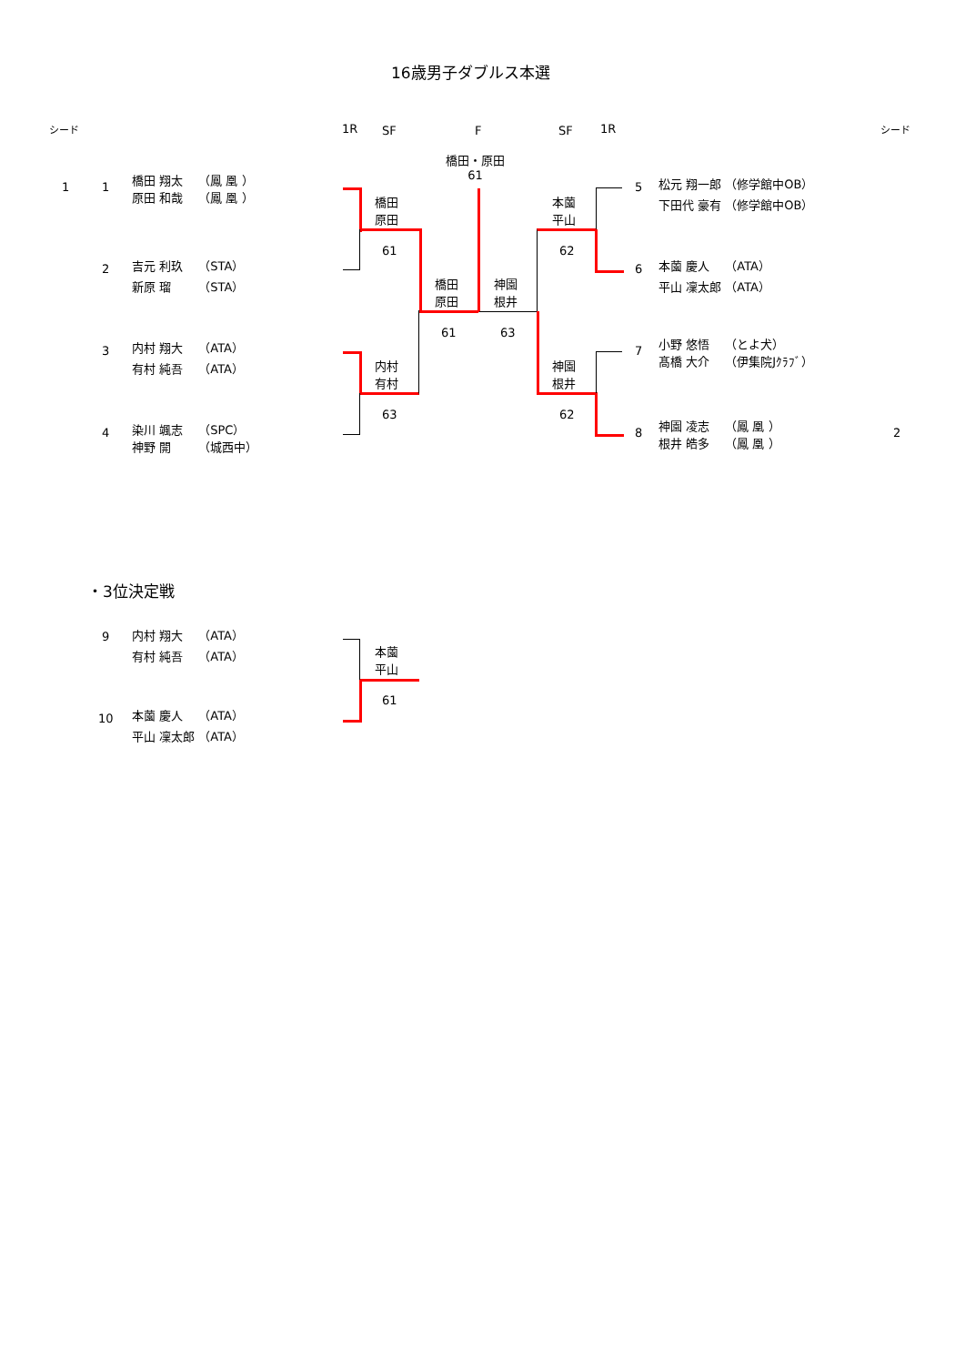16歳男子ダブルス本選
シード 1R SF F SF 1R シード
橋田・原田
61
1 1
橋田 翔太　 （鳳 凰 ）
原田 和哉　 （鳳 凰 ）
2
吉元 利玖　 （STA）
新原 瑠　　 （STA）
3
内村 翔大　 （ATA）
有村 純吾　 （ATA）
4
染川 颯志　 （SPC）
神野 開　　 （城西中）
橋田
原田
61
内村
有村
63
橋田
原田
61
神園
根井
63
本薗
平山
62
神園
根井
62
5
松元 翔一郎 （修学館中OB）
下田代 豪有 （修学館中OB）
6
本薗 慶人　 （ATA）
平山 凜太郎 （ATA）
7
小野 悠悟　 （とよ犬）
髙橋 大介　 （伊集院Jｸﾗﾌﾞ）
8
神園 凌志　 （鳳 凰 ）
根井 皓多　 （鳳 凰 ）
2
・3位決定戦
9
内村 翔大　 （ATA）
有村 純吾　 （ATA）
10
本薗 慶人　 （ATA）
平山 凜太郎 （ATA）
本薗
平山
61